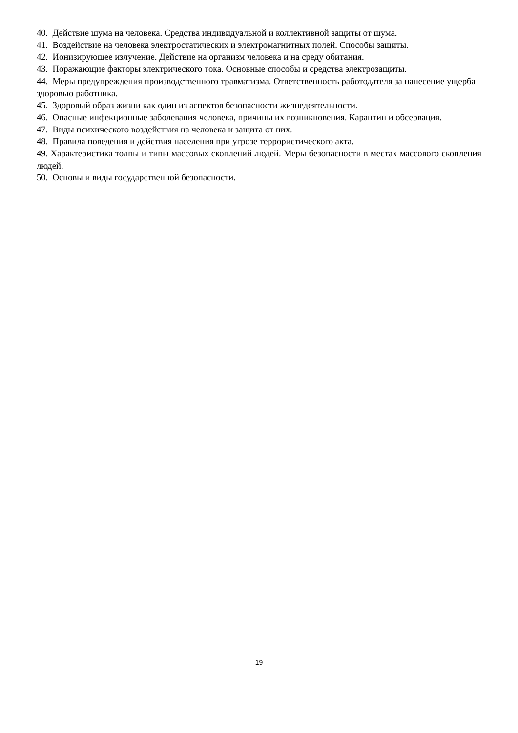40. Действие шума на человека. Средства индивидуальной и коллективной защиты от шума.
41. Воздействие на человека электростатических и электромагнитных полей. Способы защиты.
42. Ионизирующее излучение. Действие на организм человека и на среду обитания.
43. Поражающие факторы электрического тока. Основные способы и средства электрозащиты.
44. Меры предупреждения производственного травматизма. Ответственность работодателя за нанесение ущерба здоровью работника.
45. Здоровый образ жизни как один из аспектов безопасности жизнедеятельности.
46. Опасные инфекционные заболевания человека, причины их возникновения. Карантин и обсервация.
47. Виды психического воздействия на человека и защита от них.
48. Правила поведения и действия населения при угрозе террористического акта.
49. Характеристика толпы и типы массовых скоплений людей. Меры безопасности в местах массового скопления людей.
50. Основы и виды государственной безопасности.
19